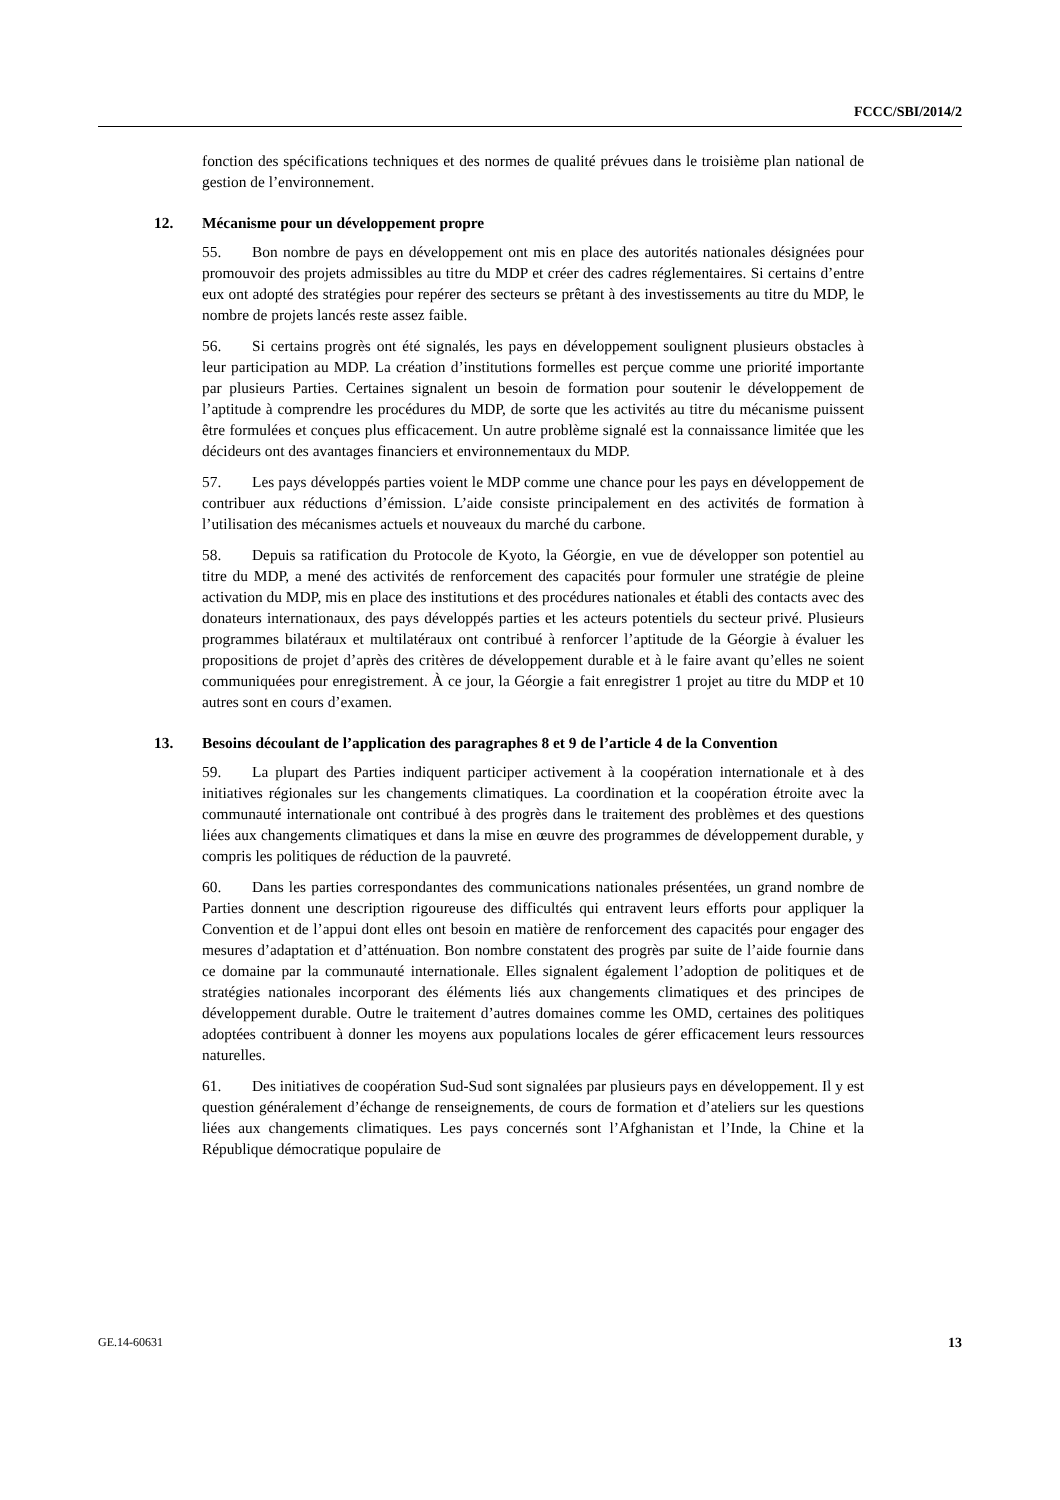FCCC/SBI/2014/2
fonction des spécifications techniques et des normes de qualité prévues dans le troisième plan national de gestion de l’environnement.
12. Mécanisme pour un développement propre
55. Bon nombre de pays en développement ont mis en place des autorités nationales désignées pour promouvoir des projets admissibles au titre du MDP et créer des cadres réglementaires. Si certains d’entre eux ont adopté des stratégies pour repérer des secteurs se prêtant à des investissements au titre du MDP, le nombre de projets lancés reste assez faible.
56. Si certains progrès ont été signalés, les pays en développement soulignent plusieurs obstacles à leur participation au MDP. La création d’institutions formelles est perçue comme une priorité importante par plusieurs Parties. Certaines signalent un besoin de formation pour soutenir le développement de l’aptitude à comprendre les procédures du MDP, de sorte que les activités au titre du mécanisme puissent être formulées et conçues plus efficacement. Un autre problème signalé est la connaissance limitée que les décideurs ont des avantages financiers et environnementaux du MDP.
57. Les pays développés parties voient le MDP comme une chance pour les pays en développement de contribuer aux réductions d’émission. L’aide consiste principalement en des activités de formation à l’utilisation des mécanismes actuels et nouveaux du marché du carbone.
58. Depuis sa ratification du Protocole de Kyoto, la Géorgie, en vue de développer son potentiel au titre du MDP, a mené des activités de renforcement des capacités pour formuler une stratégie de pleine activation du MDP, mis en place des institutions et des procédures nationales et établi des contacts avec des donateurs internationaux, des pays développés parties et les acteurs potentiels du secteur privé. Plusieurs programmes bilatéraux et multilatéraux ont contribué à renforcer l’aptitude de la Géorgie à évaluer les propositions de projet d’après des critères de développement durable et à le faire avant qu’elles ne soient communiquées pour enregistrement. À ce jour, la Géorgie a fait enregistrer 1 projet au titre du MDP et 10 autres sont en cours d’examen.
13. Besoins découlant de l’application des paragraphes 8 et 9 de l’article 4 de la Convention
59. La plupart des Parties indiquent participer activement à la coopération internationale et à des initiatives régionales sur les changements climatiques. La coordination et la coopération étroite avec la communauté internationale ont contribué à des progrès dans le traitement des problèmes et des questions liées aux changements climatiques et dans la mise en œuvre des programmes de développement durable, y compris les politiques de réduction de la pauvreté.
60. Dans les parties correspondantes des communications nationales présentées, un grand nombre de Parties donnent une description rigoureuse des difficultés qui entravent leurs efforts pour appliquer la Convention et de l’appui dont elles ont besoin en matière de renforcement des capacités pour engager des mesures d’adaptation et d’atténuation. Bon nombre constatent des progrès par suite de l’aide fournie dans ce domaine par la communauté internationale. Elles signalent également l’adoption de politiques et de stratégies nationales incorporant des éléments liés aux changements climatiques et des principes de développement durable. Outre le traitement d’autres domaines comme les OMD, certaines des politiques adoptées contribuent à donner les moyens aux populations locales de gérer efficacement leurs ressources naturelles.
61. Des initiatives de coopération Sud-Sud sont signalées par plusieurs pays en développement. Il y est question généralement d’échange de renseignements, de cours de formation et d’ateliers sur les questions liées aux changements climatiques. Les pays concernés sont l’Afghanistan et l’Inde, la Chine et la République démocratique populaire de
GE.14-60631 13